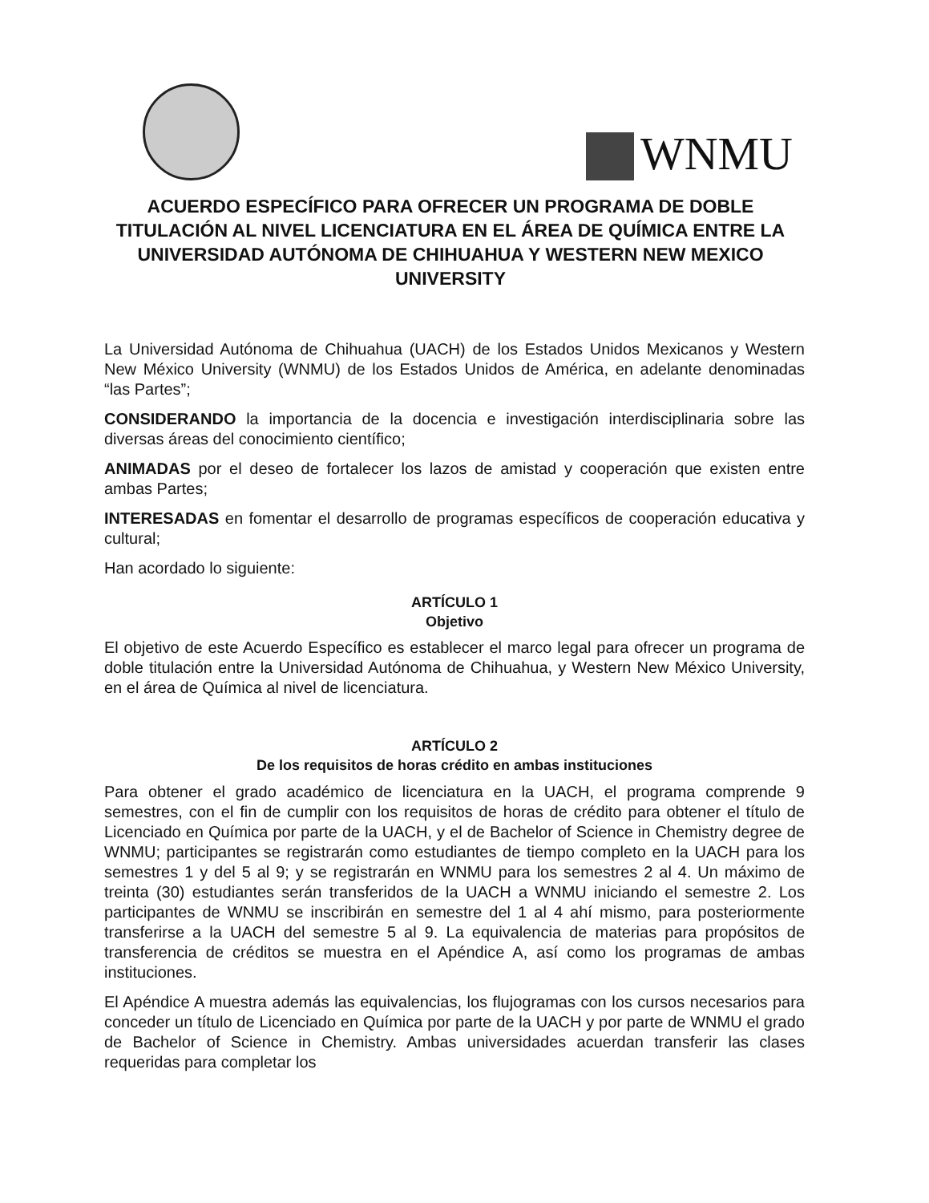WNMU
ACUERDO ESPECÍFICO PARA OFRECER UN PROGRAMA DE DOBLE TITULACIÓN AL NIVEL LICENCIATURA EN EL ÁREA DE QUÍMICA ENTRE LA UNIVERSIDAD AUTÓNOMA DE CHIHUAHUA Y WESTERN NEW MEXICO UNIVERSITY
La Universidad Autónoma de Chihuahua (UACH) de los Estados Unidos Mexicanos y Western New México University (WNMU) de los Estados Unidos de América, en adelante denominadas “las Partes”;
CONSIDERANDO la importancia de la docencia e investigación interdisciplinaria sobre las diversas áreas del conocimiento científico;
ANIMADAS por el deseo de fortalecer los lazos de amistad y cooperación que existen entre ambas Partes;
INTERESADAS en fomentar el desarrollo de programas específicos de cooperación educativa y cultural;
Han acordado lo siguiente:
ARTÍCULO 1
Objetivo
El objetivo de este Acuerdo Específico es establecer el marco legal para ofrecer un programa de doble titulación entre la Universidad Autónoma de Chihuahua, y Western New México University, en el área de Química al nivel de licenciatura.
ARTÍCULO 2
De los requisitos de horas crédito en ambas instituciones
Para obtener el grado académico de licenciatura en la UACH, el programa comprende 9 semestres, con el fin de cumplir con los requisitos de horas de crédito para obtener el título de Licenciado en Química por parte de la UACH, y el de Bachelor of Science in Chemistry degree de WNMU; participantes se registrarán como estudiantes de tiempo completo en la UACH para los semestres 1 y del 5 al 9; y se registrarán en WNMU para los semestres 2 al 4. Un máximo de treinta (30) estudiantes serán transferidos de la UACH a WNMU iniciando el semestre 2. Los participantes de WNMU se inscribirán en semestre del 1 al 4 ahí mismo, para posteriormente transferirse a la UACH del semestre 5 al 9. La equivalencia de materias para propósitos de transferencia de créditos se muestra en el Apéndice A, así como los programas de ambas instituciones.
El Apéndice A muestra además las equivalencias, los flujogramas con los cursos necesarios para conceder un título de Licenciado en Química por parte de la UACH y por parte de WNMU el grado de Bachelor of Science in Chemistry. Ambas universidades acuerdan transferir las clases requeridas para completar los